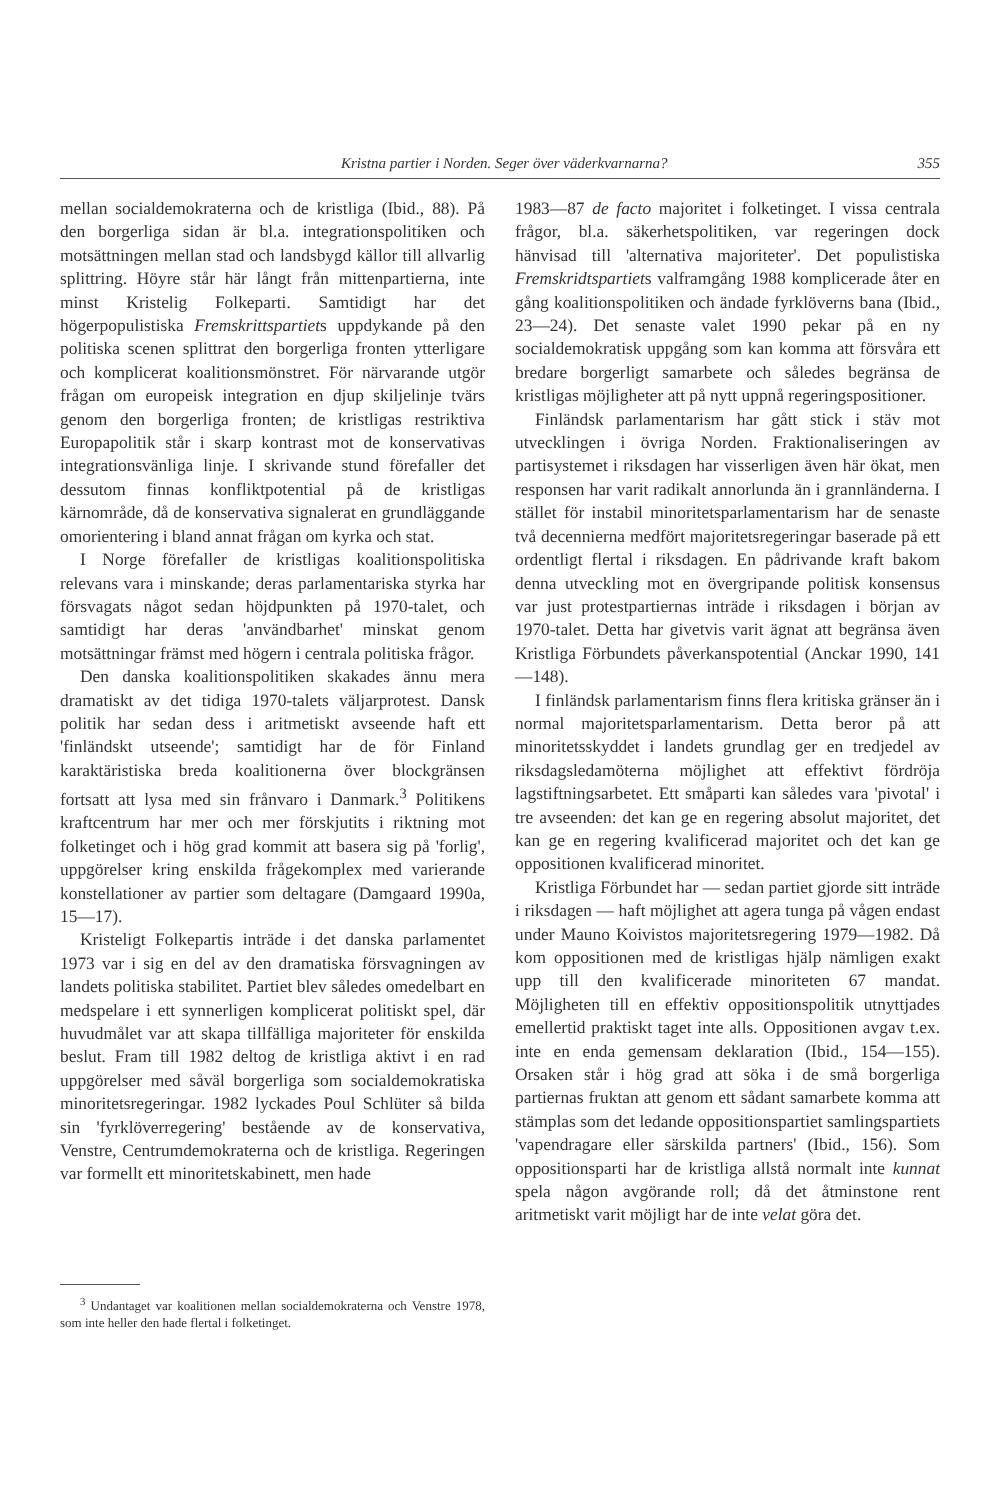Kristna partier i Norden. Seger över väderkvarnarna? 355
mellan socialdemokraterna och de kristliga (Ibid., 88). På den borgerliga sidan är bl.a. integrationspolitiken och motsättningen mellan stad och landsbygd källor till allvarlig splittring. Höyre står här långt från mittenpartierna, inte minst Kristelig Folkeparti. Samtidigt har det högerpopulistiska Fremskrittspartiets uppdykande på den politiska scenen splittrat den borgerliga fronten ytterligare och komplicerat koalitionsmönstret. För närvarande utgör frågan om europeisk integration en djup skiljelinje tvärs genom den borgerliga fronten; de kristligas restriktiva Europapolitik står i skarp kontrast mot de konservativas integrationsvänliga linje. I skrivande stund förefaller det dessutom finnas konfliktpotential på de kristligas kärnområde, då de konservativa signalerat en grundläggande omorientering i bland annat frågan om kyrka och stat.
I Norge förefaller de kristligas koalitionspolitiska relevans vara i minskande; deras parlamentariska styrka har försvagats något sedan höjdpunkten på 1970-talet, och samtidigt har deras 'användbarhet' minskat genom motsättningar främst med högern i centrala politiska frågor.
Den danska koalitionspolitiken skakades ännu mera dramatiskt av det tidiga 1970-talets väljarprotest. Dansk politik har sedan dess i aritmetiskt avseende haft ett 'finländskt utseende'; samtidigt har de för Finland karaktäristiska breda koalitionerna över blockgränsen fortsatt att lysa med sin frånvaro i Danmark.<sup>3</sup> Politikens kraftcentrum har mer och mer förskjutits i riktning mot folketinget och i hög grad kommit att basera sig på 'forlig', uppgörelser kring enskilda frågekomplex med varierande konstellationer av partier som deltagare (Damgaard 1990a, 15—17).
Kristeligt Folkepartis inträde i det danska parlamentet 1973 var i sig en del av den dramatiska försvagningen av landets politiska stabilitet. Partiet blev således omedelbart en medspelare i ett synnerligen komplicerat politiskt spel, där huvudmålet var att skapa tillfälliga majoriteter för enskilda beslut. Fram till 1982 deltog de kristliga aktivt i en rad uppgörelser med såväl borgerliga som socialdemokratiska minoritetsregeringar. 1982 lyckades Poul Schlüter så bilda sin 'fyrklöverregering' bestående av de konservativa, Venstre, Centrumdemokraterna och de kristliga. Regeringen var formellt ett minoritetskabinett, men hade
<sup>3</sup> Undantaget var koalitionen mellan socialdemokraterna och Venstre 1978, som inte heller den hade flertal i folketinget.
1983—87 de facto majoritet i folketinget. I vissa centrala frågor, bl.a. säkerhetspolitiken, var regeringen dock hänvisad till 'alternativa majoriteter'. Det populistiska Fremskridtspartiets valframgång 1988 komplicerade åter en gång koalitionspolitiken och ändade fyrklöverns bana (Ibid., 23—24). Det senaste valet 1990 pekar på en ny socialdemokratisk uppgång som kan komma att försvåra ett bredare borgerligt samarbete och således begränsa de kristligas möjligheter att på nytt uppnå regeringspositioner.
Finländsk parlamentarism har gått stick i stäv mot utvecklingen i övriga Norden. Fraktionaliseringen av partisystemet i riksdagen har visserligen även här ökat, men responsen har varit radikalt annorlunda än i grannländerna. I stället för instabil minoritetsparlamentarism har de senaste två decennierna medfört majoritetsregeringar baserade på ett ordentligt flertal i riksdagen. En pådrivande kraft bakom denna utveckling mot en övergripande politisk konsensus var just protestpartiernas inträde i riksdagen i början av 1970-talet. Detta har givetvis varit ägnat att begränsa även Kristliga Förbundets påverkanspotential (Anckar 1990, 141—148).
I finländsk parlamentarism finns flera kritiska gränser än i normal majoritetsparlamentarism. Detta beror på att minoritetsskyddet i landets grundlag ger en tredjedel av riksdagsledamöterna möjlighet att effektivt fördröja lagstiftningsarbetet. Ett småparti kan således vara 'pivotal' i tre avseenden: det kan ge en regering absolut majoritet, det kan ge en regering kvalificerad majoritet och det kan ge oppositionen kvalificerad minoritet.
Kristliga Förbundet har — sedan partiet gjorde sitt inträde i riksdagen — haft möjlighet att agera tunga på vågen endast under Mauno Koivistos majoritetsregering 1979—1982. Då kom oppositionen med de kristligas hjälp nämligen exakt upp till den kvalificerade minoriteten 67 mandat. Möjligheten till en effektiv oppositionspolitik utnyttjades emellertid praktiskt taget inte alls. Oppositionen avgav t.ex. inte en enda gemensam deklaration (Ibid., 154—155). Orsaken står i hög grad att söka i de små borgerliga partiernas fruktan att genom ett sådant samarbete komma att stämplas som det ledande oppositionspartiet samlingspartiets 'vapendragare eller särskilda partners' (Ibid., 156). Som oppositionsparti har de kristliga allstå normalt inte kunnat spela någon avgörande roll; då det åtminstone rent aritmetiskt varit möjligt har de inte velat göra det.